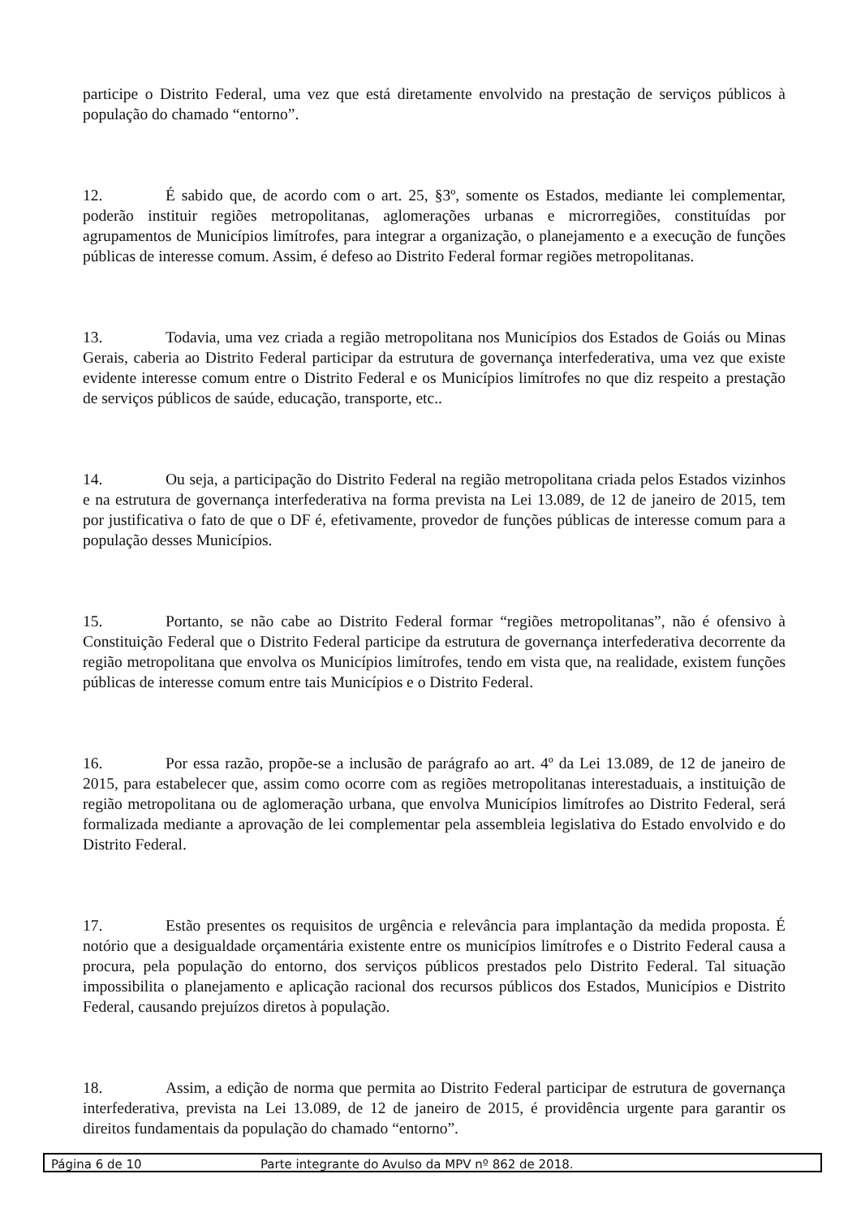participe o Distrito Federal, uma vez que está diretamente envolvido na prestação de serviços públicos à população do chamado “entorno”.
12. É sabido que, de acordo com o art. 25, §3º, somente os Estados, mediante lei complementar, poderão instituir regiões metropolitanas, aglomerações urbanas e microrregiões, constituídas por agrupamentos de Municípios limítrofes, para integrar a organização, o planejamento e a execução de funções públicas de interesse comum. Assim, é defeso ao Distrito Federal formar regiões metropolitanas.
13. Todavia, uma vez criada a região metropolitana nos Municípios dos Estados de Goiás ou Minas Gerais, caberia ao Distrito Federal participar da estrutura de governança interfederativa, uma vez que existe evidente interesse comum entre o Distrito Federal e os Municípios limítrofes no que diz respeito a prestação de serviços públicos de saúde, educação, transporte, etc..
14. Ou seja, a participação do Distrito Federal na região metropolitana criada pelos Estados vizinhos e na estrutura de governança interfederativa na forma prevista na Lei 13.089, de 12 de janeiro de 2015, tem por justificativa o fato de que o DF é, efetivamente, provedor de funções públicas de interesse comum para a população desses Municípios.
15. Portanto, se não cabe ao Distrito Federal formar “regiões metropolitanas”, não é ofensivo à Constituição Federal que o Distrito Federal participe da estrutura de governança interfederativa decorrente da região metropolitana que envolva os Municípios limítrofes, tendo em vista que, na realidade, existem funções públicas de interesse comum entre tais Municípios e o Distrito Federal.
16. Por essa razão, propõe-se a inclusão de parágrafo ao art. 4º da Lei 13.089, de 12 de janeiro de 2015, para estabelecer que, assim como ocorre com as regiões metropolitanas interestaduais, a instituição de região metropolitana ou de aglomeração urbana, que envolva Municípios limítrofes ao Distrito Federal, será formalizada mediante a aprovação de lei complementar pela assembleia legislativa do Estado envolvido e do Distrito Federal.
17. Estão presentes os requisitos de urgência e relevância para implantação da medida proposta. É notório que a desigualdade orçamentária existente entre os municípios limítrofes e o Distrito Federal causa a procura, pela população do entorno, dos serviços públicos prestados pelo Distrito Federal. Tal situação impossibilita o planejamento e aplicação racional dos recursos públicos dos Estados, Municípios e Distrito Federal, causando prejuízos diretos à população.
18. Assim, a edição de norma que permita ao Distrito Federal participar de estrutura de governança interfederativa, prevista na Lei 13.089, de 12 de janeiro de 2015, é providência urgente para garantir os direitos fundamentais da população do chamado “entorno”.
Página 6 de 10 Parte integrante do Avulso da MPV nº 862 de 2018.